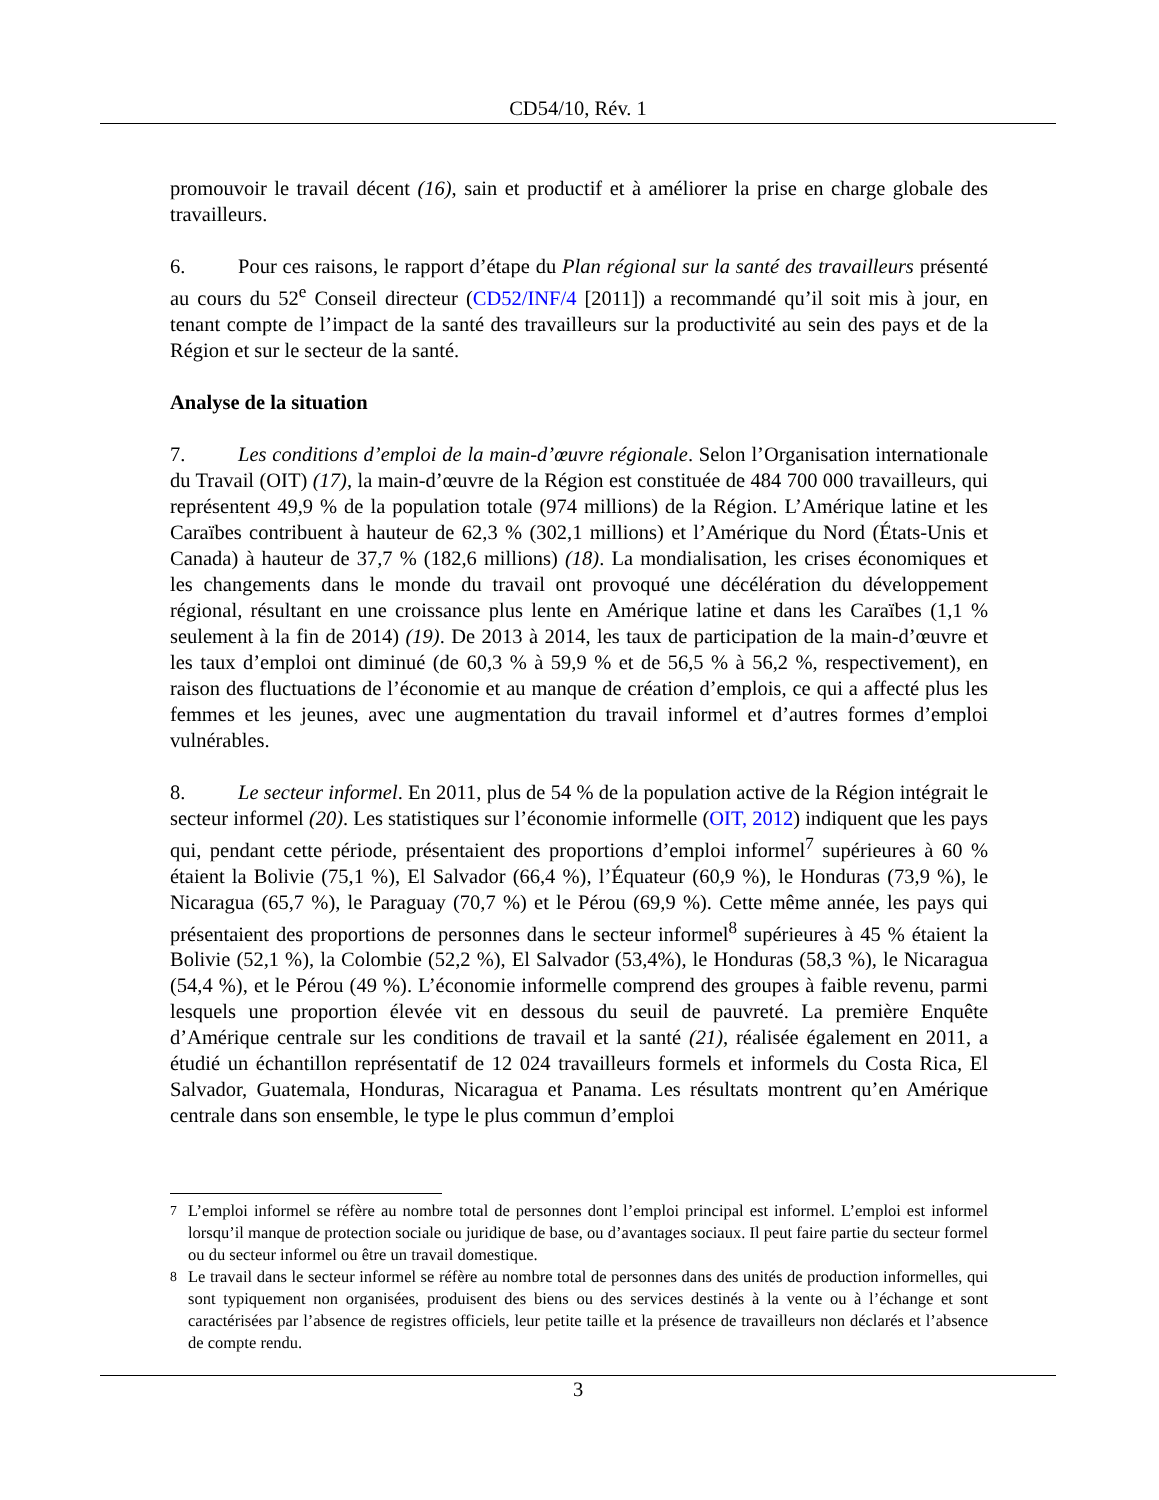CD54/10, Rév. 1
promouvoir le travail décent (16), sain et productif et à améliorer la prise en charge globale des travailleurs.
6. Pour ces raisons, le rapport d’étape du Plan régional sur la santé des travailleurs présenté au cours du 52<sup>e</sup> Conseil directeur (CD52/INF/4 [2011]) a recommandé qu’il soit mis à jour, en tenant compte de l’impact de la santé des travailleurs sur la productivité au sein des pays et de la Région et sur le secteur de la santé.
Analyse de la situation
7. Les conditions d’emploi de la main-d’œuvre régionale. Selon l’Organisation internationale du Travail (OIT) (17), la main-d’œuvre de la Région est constituée de 484 700 000 travailleurs, qui représentent 49,9 % de la population totale (974 millions) de la Région. L’Amérique latine et les Caraïbes contribuent à hauteur de 62,3 % (302,1 millions) et l’Amérique du Nord (États-Unis et Canada) à hauteur de 37,7 % (182,6 millions) (18). La mondialisation, les crises économiques et les changements dans le monde du travail ont provoqué une décélération du développement régional, résultant en une croissance plus lente en Amérique latine et dans les Caraïbes (1,1 % seulement à la fin de 2014) (19). De 2013 à 2014, les taux de participation de la main-d’œuvre et les taux d’emploi ont diminué (de 60,3 % à 59,9 % et de 56,5 % à 56,2 %, respectivement), en raison des fluctuations de l’économie et au manque de création d’emplois, ce qui a affecté plus les femmes et les jeunes, avec une augmentation du travail informel et d’autres formes d’emploi vulnérables.
8. Le secteur informel. En 2011, plus de 54 % de la population active de la Région intégrait le secteur informel (20). Les statistiques sur l’économie informelle (OIT, 2012) indiquent que les pays qui, pendant cette période, présentaient des proportions d’emploi informel<sup>7</sup> supérieures à 60 % étaient la Bolivie (75,1 %), El Salvador (66,4 %), l’Équateur (60,9 %), le Honduras (73,9 %), le Nicaragua (65,7 %), le Paraguay (70,7 %) et le Pérou (69,9 %). Cette même année, les pays qui présentaient des proportions de personnes dans le secteur informel<sup>8</sup> supérieures à 45 % étaient la Bolivie (52,1 %), la Colombie (52,2 %), El Salvador (53,4%), le Honduras (58,3 %), le Nicaragua (54,4 %), et le Pérou (49 %). L’économie informelle comprend des groupes à faible revenu, parmi lesquels une proportion élevée vit en dessous du seuil de pauvreté. La première Enquête d’Amérique centrale sur les conditions de travail et la santé (21), réalisée également en 2011, a étudié un échantillon représentatif de 12 024 travailleurs formels et informels du Costa Rica, El Salvador, Guatemala, Honduras, Nicaragua et Panama. Les résultats montrent qu’en Amérique centrale dans son ensemble, le type le plus commun d’emploi
<sup>7</sup> L’emploi informel se réfère au nombre total de personnes dont l’emploi principal est informel. L’emploi est informel lorsqu’il manque de protection sociale ou juridique de base, ou d’avantages sociaux. Il peut faire partie du secteur formel ou du secteur informel ou être un travail domestique.
<sup>8</sup> Le travail dans le secteur informel se réfère au nombre total de personnes dans des unités de production informelles, qui sont typiquement non organisées, produisent des biens ou des services destinés à la vente ou à l’échange et sont caractérisées par l’absence de registres officiels, leur petite taille et la présence de travailleurs non déclarés et l’absence de compte rendu.
3